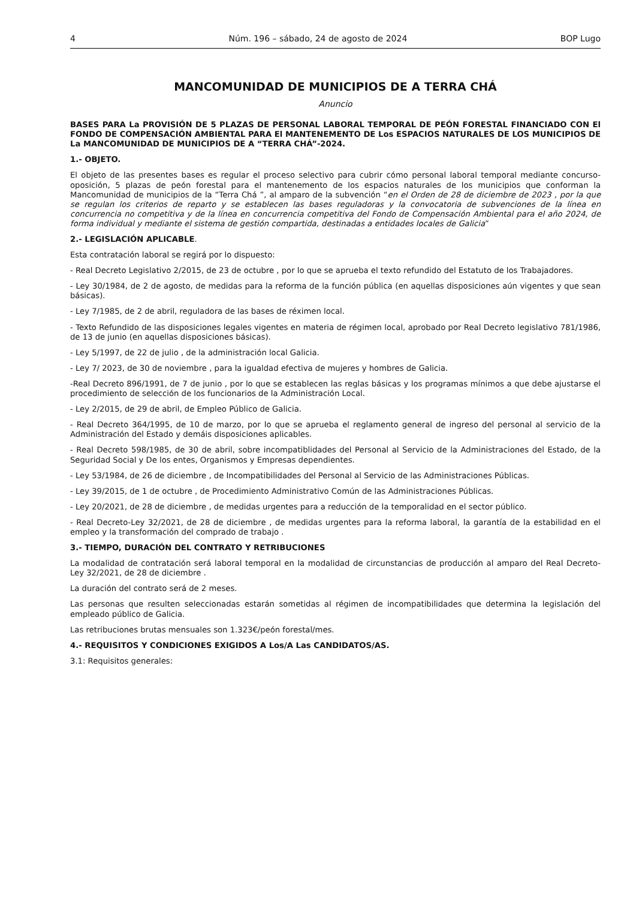4 Núm. 196 – sábado, 24 de agosto de 2024 BOP Lugo
MANCOMUNIDAD DE MUNICIPIOS DE A TERRA CHÁ
Anuncio
BASES PARA La PROVISIÓN DE 5 PLAZAS DE PERSONAL LABORAL TEMPORAL DE PEÓN FORESTAL FINANCIADO CON El FONDO DE COMPENSACIÓN AMBIENTAL PARA El MANTENEMENTO DE Los ESPACIOS NATURALES DE LOS MUNICIPIOS DE La MANCOMUNIDAD DE MUNICIPIOS DE A “TERRA CHÁ”-2024.
1.- OBJETO.
El objeto de las presentes bases es regular el proceso selectivo para cubrir cómo personal laboral temporal mediante concurso-oposición, 5 plazas de peón forestal para el mantenemento de los espacios naturales de los municipios que conforman la Mancomunidad de municipios de la “Terra Chá ”, al amparo de la subvención “en el Orden de 28 de diciembre de 2023 , por la que se regulan los criterios de reparto y se establecen las bases reguladoras y la convocatoria de subvenciones de la línea en concurrencia no competitiva y de la línea en concurrencia competitiva del Fondo de Compensación Ambiental para el año 2024, de forma individual y mediante el sistema de gestión compartida, destinadas a entidades locales de Galicia”
2.- LEGISLACIÓN APLICABLE.
Esta contratación laboral se regirá por lo dispuesto:
- Real Decreto Legislativo 2/2015, de 23 de octubre , por lo que se aprueba el texto refundido del Estatuto de los Trabajadores.
- Ley 30/1984, de 2 de agosto, de medidas para la reforma de la función pública (en aquellas disposiciones aún vigentes y que sean básicas).
- Ley 7/1985, de 2 de abril, reguladora de las bases de réximen local.
- Texto Refundido de las disposiciones legales vigentes en materia de régimen local, aprobado por Real Decreto legislativo 781/1986, de 13 de junio (en aquellas disposiciones básicas).
- Ley 5/1997, de 22 de julio , de la administración local Galicia.
- Ley 7/ 2023, de 30 de noviembre , para la igualdad efectiva de mujeres y hombres de Galicia.
-Real Decreto 896/1991, de 7 de junio , por lo que se establecen las reglas básicas y los programas mínimos a que debe ajustarse el procedimiento de selección de los funcionarios de la Administración Local.
- Ley 2/2015, de 29 de abril, de Empleo Público de Galicia.
- Real Decreto 364/1995, de 10 de marzo, por lo que se aprueba el reglamento general de ingreso del personal al servicio de la Administración del Estado y demáis disposiciones aplicables.
- Real Decreto 598/1985, de 30 de abril, sobre incompatiblidades del Personal al Servicio de la Administraciones del Estado, de la Seguridad Social y De los entes, Organismos y Empresas dependientes.
- Ley 53/1984, de 26 de diciembre , de Incompatibilidades del Personal al Servicio de las Administraciones Públicas.
- Ley 39/2015, de 1 de octubre , de Procedimiento Administrativo Común de las Administraciones Públicas.
- Ley 20/2021, de 28 de diciembre , de medidas urgentes para a reducción de la temporalidad en el sector público.
- Real Decreto-Ley 32/2021, de 28 de diciembre , de medidas urgentes para la reforma laboral, la garantía de la estabilidad en el empleo y la transformación del comprado de trabajo .
3.- TIEMPO, DURACIÓN DEL CONTRATO Y RETRIBUCIONES
La modalidad de contratación será laboral temporal en la modalidad de circunstancias de producción al amparo del Real Decreto- Ley 32/2021, de 28 de diciembre .
La duración del contrato será de 2 meses.
Las personas que resulten seleccionadas estarán sometidas al régimen de incompatibilidades que determina la legislación del empleado público de Galicia.
Las retribuciones brutas mensuales son 1.323€/peón forestal/mes.
4.- REQUISITOS Y CONDICIONES EXIGIDOS A Los/A Las CANDIDATOS/AS.
3.1: Requisitos generales: